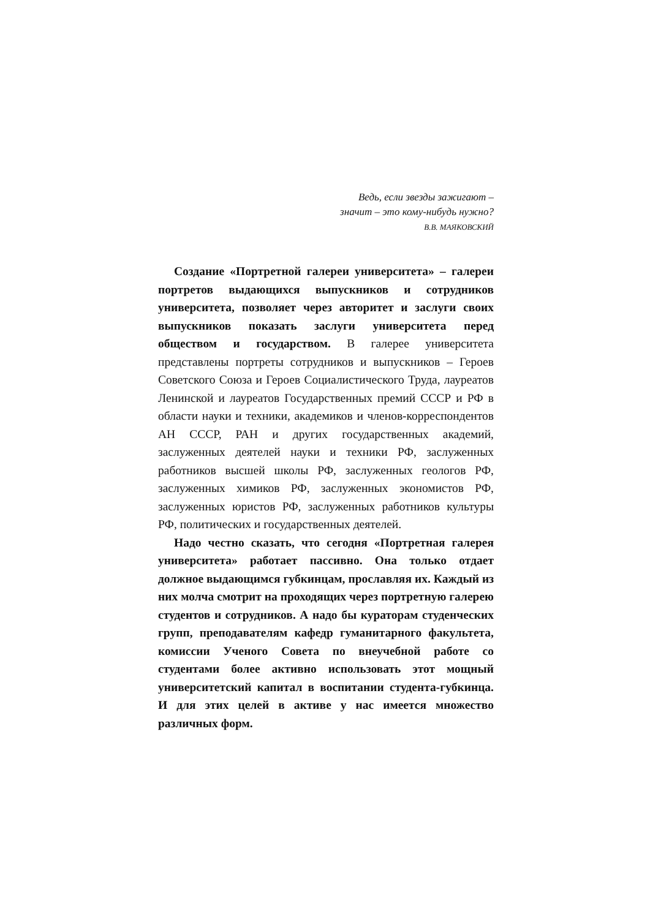Ведь, если звезды зажигают –
значит – это кому-нибудь нужно?
В.В. МАЯКОВСКИЙ
Создание «Портретной галереи университета» – галереи портретов выдающихся выпускников и сотрудников университета, позволяет через авторитет и заслуги своих выпускников показать заслуги университета перед обществом и государством. В галерее университета представлены портреты сотрудников и выпускников – Героев Советского Союза и Героев Социалистического Труда, лауреатов Ленинской и лауреатов Государственных премий СССР и РФ в области науки и техники, академиков и членов-корреспондентов АН СССР, РАН и других государственных академий, заслуженных деятелей науки и техники РФ, заслуженных работников высшей школы РФ, заслуженных геологов РФ, заслуженных химиков РФ, заслуженных экономистов РФ, заслуженных юристов РФ, заслуженных работников культуры РФ, политических и государственных деятелей.
Надо честно сказать, что сегодня «Портретная галерея университета» работает пассивно. Она только отдает должное выдающимся губкинцам, прославляя их. Каждый из них молча смотрит на проходящих через портретную галерею студентов и сотрудников. А надо бы кураторам студенческих групп, преподавателям кафедр гуманитарного факультета, комиссии Ученого Совета по внеучебной работе со студентами более активно использовать этот мощный университетский капитал в воспитании студента-губкинца. И для этих целей в активе у нас имеется множество различных форм.